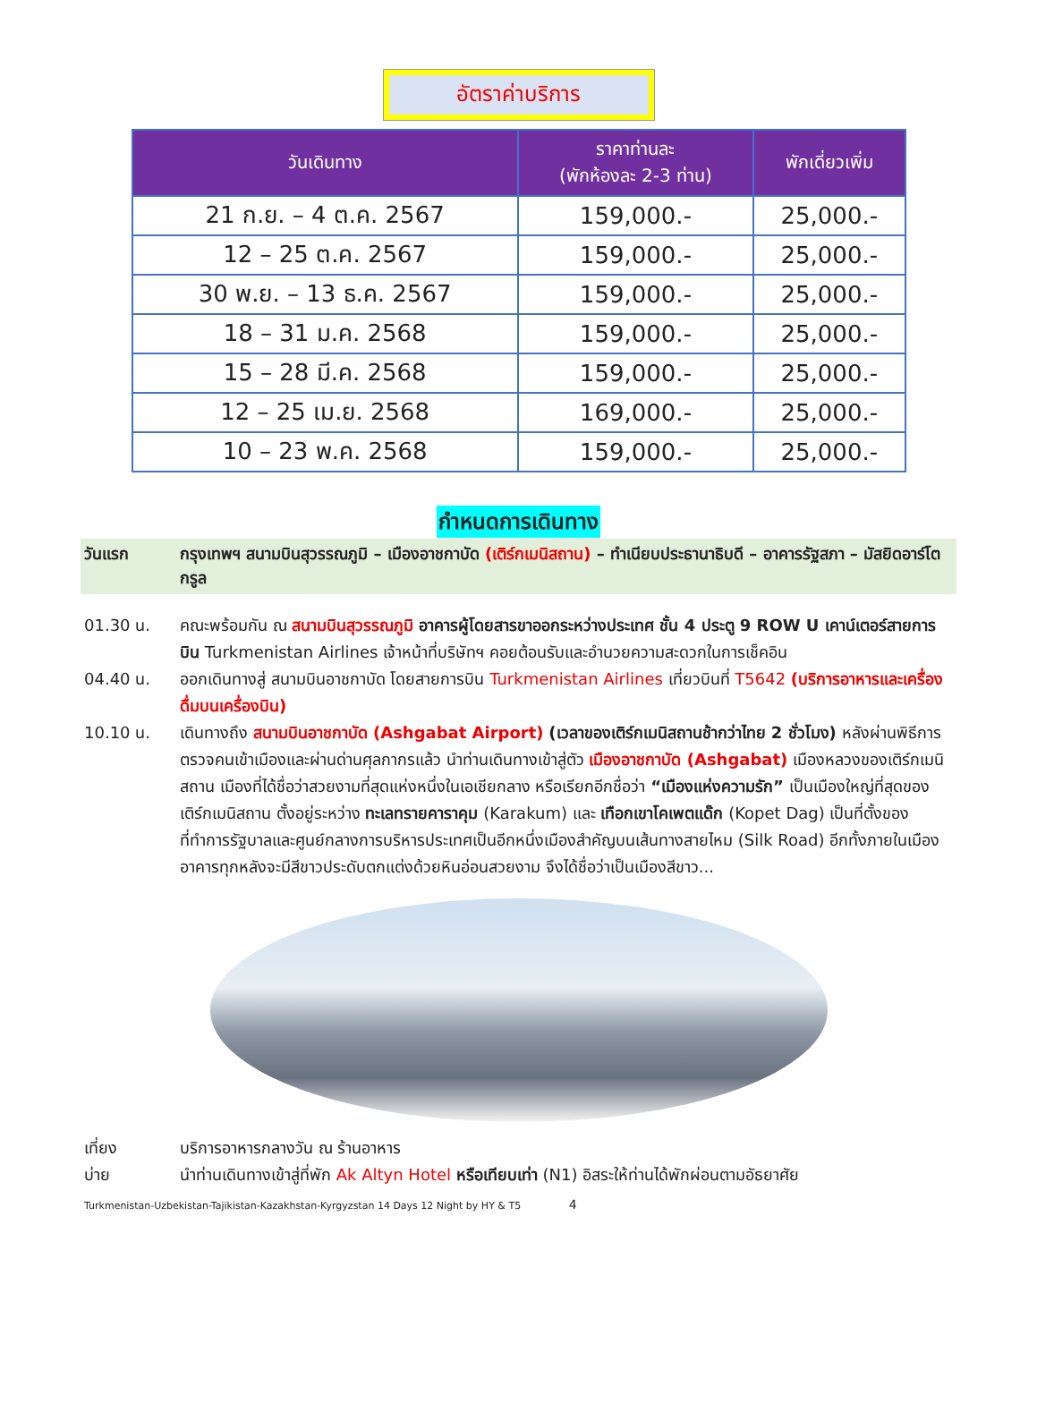อัตราค่าบริการ
| วันเดินทาง | ราคาท่านละ (พักห้องละ 2-3 ท่าน) | พักเดี่ยวเพิ่ม |
| --- | --- | --- |
| 21 ก.ย. – 4 ต.ค. 2567 | 159,000.- | 25,000.- |
| 12 – 25 ต.ค. 2567 | 159,000.- | 25,000.- |
| 30 พ.ย. – 13 ธ.ค. 2567 | 159,000.- | 25,000.- |
| 18 – 31 ม.ค. 2568 | 159,000.- | 25,000.- |
| 15 – 28 มี.ค. 2568 | 159,000.- | 25,000.- |
| 12 – 25 เม.ย. 2568 | 169,000.- | 25,000.- |
| 10 – 23 พ.ค. 2568 | 159,000.- | 25,000.- |
กำหนดการเดินทาง
วันแรก กรุงเทพฯ สนามบินสุวรรณภูมิ – เมืองอาชกาบัด (เติร์กเมนิสถาน) – ทำเนียบประธานาธิบดี – อาคารรัฐสภา – มัสยิดอาร์โตกรูล
01.30 น. คณะพร้อมกัน ณ สนามบินสุวรรณภูมิ อาคารผู้โดยสารขาออกระหว่างประเทศ ชั้น 4 ประตู 9 ROW U เคาน์เตอร์สายการบิน Turkmenistan Airlines เจ้าหน้าที่บริษัทฯ คอยต้อนรับและอำนวยความสะดวกในการเช็คอิน
04.40 น. ออกเดินทางสู่ สนามบินอาชกาบัด โดยสายการบิน Turkmenistan Airlines เที่ยวบินที่ T5642 (บริการอาหารและเครื่องดื่มบนเครื่องบิน)
10.10 น. เดินทางถึง สนามบินอาชกาบัด (Ashgabat Airport) (เวลาของเติร์กเมนิสถานช้ากว่าไทย 2 ชั่วโมง) หลังผ่านพิธีการตรวจคนเข้าเมืองและผ่านด่านศุลกากรแล้ว นำท่านเดินทางเข้าสู่ตัว เมืองอาชกาบัด (Ashgabat) เมืองหลวงของเติร์กเมนิสถาน เมืองที่ได้ชื่อว่าสวยงามที่สุดแห่งหนึ่งในเอเชียกลาง หรือเรียกอีกชื่อว่า “เมืองแห่งความรัก” เป็นเมืองใหญ่ที่สุดของเติร์กเมนิสถาน ตั้งอยู่ระหว่าง ทะเลทรายคาราคุม (Karakum) และ เทือกเขาโคเพตแด๊ก (Kopet Dag) เป็นที่ตั้งของที่ทำการรัฐบาลและศูนย์กลางการบริหารประเทศเป็นอีกหนึ่งเมืองสำคัญบนเส้นทางสายไหม (Silk Road) อีกทั้งภายในเมืองอาคารทุกหลังจะมีสีขาวประดับตกแต่งด้วยหินอ่อนสวยงาม จึงได้ชื่อว่าเป็นเมืองสีขาว...
เที่ยง บริการอาหารกลางวัน ณ ร้านอาหาร
บ่าย นำท่านเดินทางเข้าสู่ที่พัก Ak Altyn Hotel หรือเทียบเท่า (N1) อิสระให้ท่านได้พักผ่อนตามอัธยาศัย
Turkmenistan-Uzbekistan-Tajikistan-Kazakhstan-Kyrgyzstan 14 Days 12 Night by HY & T5 4